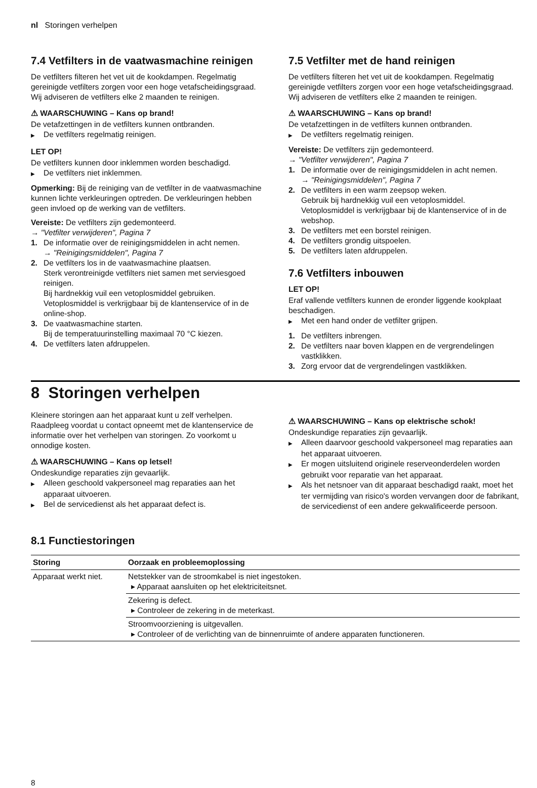nl Storingen verhelpen
7.4 Vetfilters in de vaatwasmachine reinigen
De vetfilters filteren het vet uit de kookdampen. Regelmatig gereinigde vetfilters zorgen voor een hoge vetafscheidingsgraad. Wij adviseren de vetfilters elke 2 maanden te reinigen.
⚠ WAARSCHUWING – Kans op brand!
De vetafzettingen in de vetfilters kunnen ontbranden.
▶ De vetfilters regelmatig reinigen.
LET OP!
De vetfilters kunnen door inklemmen worden beschadigd.
▶ De vetfilters niet inklemmen.
Opmerking: Bij de reiniging van de vetfilter in de vaatwasmachine kunnen lichte verkleuringen optreden. De verkleuringen hebben geen invloed op de werking van de vetfilters.
Vereiste: De vetfilters zijn gedemonteerd.
→ "Vetfilter verwijderen", Pagina 7
1. De informatie over de reinigingsmiddelen in acht nemen.
→ "Reinigingsmiddelen", Pagina 7
2. De vetfilters los in de vaatwasmachine plaatsen.
Sterk verontreinigde vetfilters niet samen met serviesgoed reinigen.
Bij hardnekkig vuil een vetoplosmiddel gebruiken. Vetoplosmiddel is verkrijgbaar bij de klantenservice of in de online-shop.
3. De vaatwasmachine starten.
Bij de temperatuurinstelling maximaal 70 °C kiezen.
4. De vetfilters laten afdruppelen.
7.5 Vetfilter met de hand reinigen
De vetfilters filteren het vet uit de kookdampen. Regelmatig gereinigde vetfilters zorgen voor een hoge vetafscheidingsgraad. Wij adviseren de vetfilters elke 2 maanden te reinigen.
⚠ WAARSCHUWING – Kans op brand!
De vetafzettingen in de vetfilters kunnen ontbranden.
▶ De vetfilters regelmatig reinigen.
Vereiste: De vetfilters zijn gedemonteerd.
→ "Vetfilter verwijderen", Pagina 7
1. De informatie over de reinigingsmiddelen in acht nemen.
→ "Reinigingsmiddelen", Pagina 7
2. De vetfilters in een warm zeepsop weken.
Gebruik bij hardnekkig vuil een vetoplosmiddel. Vetoplosmiddel is verkrijgbaar bij de klantenservice of in de webshop.
3. De vetfilters met een borstel reinigen.
4. De vetfilters grondig uitspoelen.
5. De vetfilters laten afdruppelen.
7.6 Vetfilters inbouwen
LET OP!
Eraf vallende vetfilters kunnen de eronder liggende kookplaat beschadigen.
▶ Met een hand onder de vetfilter grijpen.
1. De vetfilters inbrengen.
2. De vetfilters naar boven klappen en de vergrendelingen vastklikken.
3. Zorg ervoor dat de vergrendelingen vastklikken.
8 Storingen verhelpen
Kleinere storingen aan het apparaat kunt u zelf verhelpen. Raadpleeg voordat u contact opneemt met de klantenservice de informatie over het verhelpen van storingen. Zo voorkomt u onnodige kosten.
⚠ WAARSCHUWING – Kans op letsel!
Ondeskundige reparaties zijn gevaarlijk.
▶ Alleen geschoold vakpersoneel mag reparaties aan het apparaat uitvoeren.
▶ Bel de servicedienst als het apparaat defect is.
⚠ WAARSCHUWING – Kans op elektrische schok!
Ondeskundige reparaties zijn gevaarlijk.
▶ Alleen daarvoor geschoold vakpersoneel mag reparaties aan het apparaat uitvoeren.
▶ Er mogen uitsluitend originele reserveonderdelen worden gebruikt voor reparatie van het apparaat.
▶ Als het netsnoer van dit apparaat beschadigd raakt, moet het ter vermijding van risico's worden vervangen door de fabrikant, de servicedienst of een andere gekwalificeerde persoon.
8.1 Functiestoringen
| Storing | Oorzaak en probleemoplossing |
| --- | --- |
| Apparaat werkt niet. | Netstekker van de stroomkabel is niet ingestoken. ▸ Apparaat aansluiten op het elektriciteitsnet. |
| | Zekering is defect. ▸ Controleer de zekering in de meterkast. |
| | Stroomvoorziening is uitgevallen. ▸ Controleer of de verlichting van de binnenruimte of andere apparaten functioneren. |
8